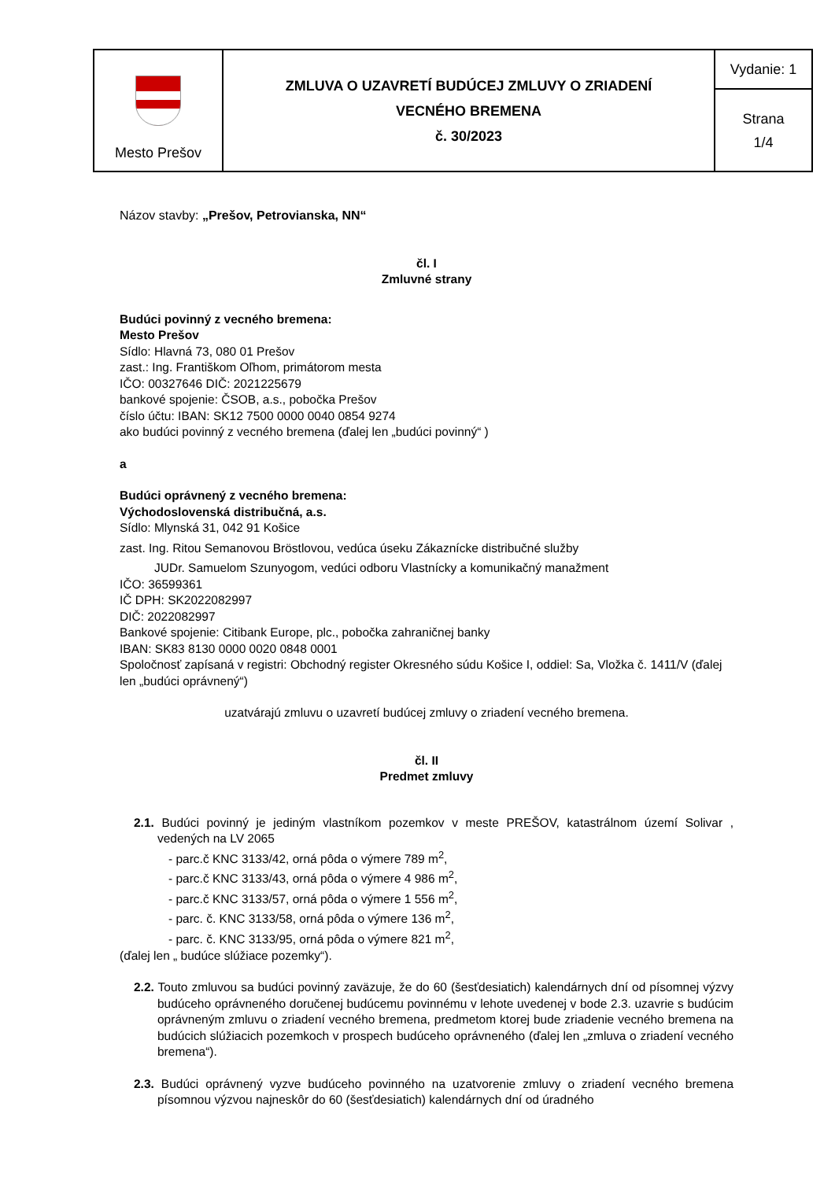| Mesto Prešov | ZMLUVA O UZAVRETÍ BUDÚCEJ ZMLUVY O ZRIADENÍ VECNÉHO BREMENA č. 30/2023 | Vydanie: 1 |
| | | Strana 1/4 |
Názov stavby: „Prešov, Petrovianska, NN“
čl. I
Zmluvné strany
Budúci povinný z vecného bremena:
Mesto Prešov
Sídlo: Hlavná 73, 080 01 Prešov
zast.: Ing. Františkom Oľhom, primátorom mesta
IČO: 00327646 DIČ: 2021225679
bankové spojenie: ČSOB, a.s., pobočka Prešov
číslo účtu: IBAN: SK12 7500 0000 0040 0854 9274
ako budúci povinný z vecného bremena (ďalej len „budúci povinný“ )
a
Budúci oprávnený z vecného bremena:
Východoslovenská distribučná, a.s.
Sídlo: Mlynská 31, 042 91 Košice
zast. Ing. Ritou Semanovou Bröstlovou, vedúca úseku Zákaznícke distribučné služby
JUDr. Samuelom Szunyogom, vedúci odboru Vlastnícky a komunikačný manažment
IČO: 36599361
IČ DPH: SK2022082997
DIČ: 2022082997
Bankové spojenie: Citibank Europe, plc., pobočka zahraničnej banky
IBAN: SK83 8130 0000 0020 0848 0001
Spoločnosť zapísaná v registri: Obchodný register Okresného súdu Košice I, oddiel: Sa, Vložka č. 1411/V (ďalej len „budúci oprávnený“)
uzatvárajú zmluvu o uzavretí budúcej zmluvy o zriadení vecného bremena.
čl. II
Predmet zmluvy
2.1. Budúci povinný je jediným vlastníkom pozemkov v meste PREŠOV, katastrálnom území Solivar , vedených na LV 2065
- parc.č KNC 3133/42, orná pôda o výmere 789 m<sup>2</sup>,
- parc.č KNC 3133/43, orná pôda o výmere 4 986 m<sup>2</sup>,
- parc.č KNC 3133/57, orná pôda o výmere 1 556 m<sup>2</sup>,
- parc. č. KNC 3133/58, orná pôda o výmere 136 m<sup>2</sup>,
- parc. č. KNC 3133/95, orná pôda o výmere 821 m<sup>2</sup>,
(ďalej len „ budúce slúžiace pozemky“).
2.2. Touto zmluvou sa budúci povinný zaväzuje, že do 60 (šesťdesiatich) kalendárnych dní od písomnej výzvy budúceho oprávneného doručenej budúcemu povinnému v lehote uvedenej v bode 2.3. uzavrie s budúcim oprávneným zmluvu o zriadení vecného bremena, predmetom ktorej bude zriadenie vecného bremena na budúcich slúžiacich pozemkoch v prospech budúceho oprávneného (ďalej len „zmluva o zriadení vecného bremena“).
2.3. Budúci oprávnený vyzve budúceho povinného na uzatvorenie zmluvy o zriadení vecného bremena písomnou výzvou najneskôr do 60 (šesťdesiatich) kalendárnych dní od úradného